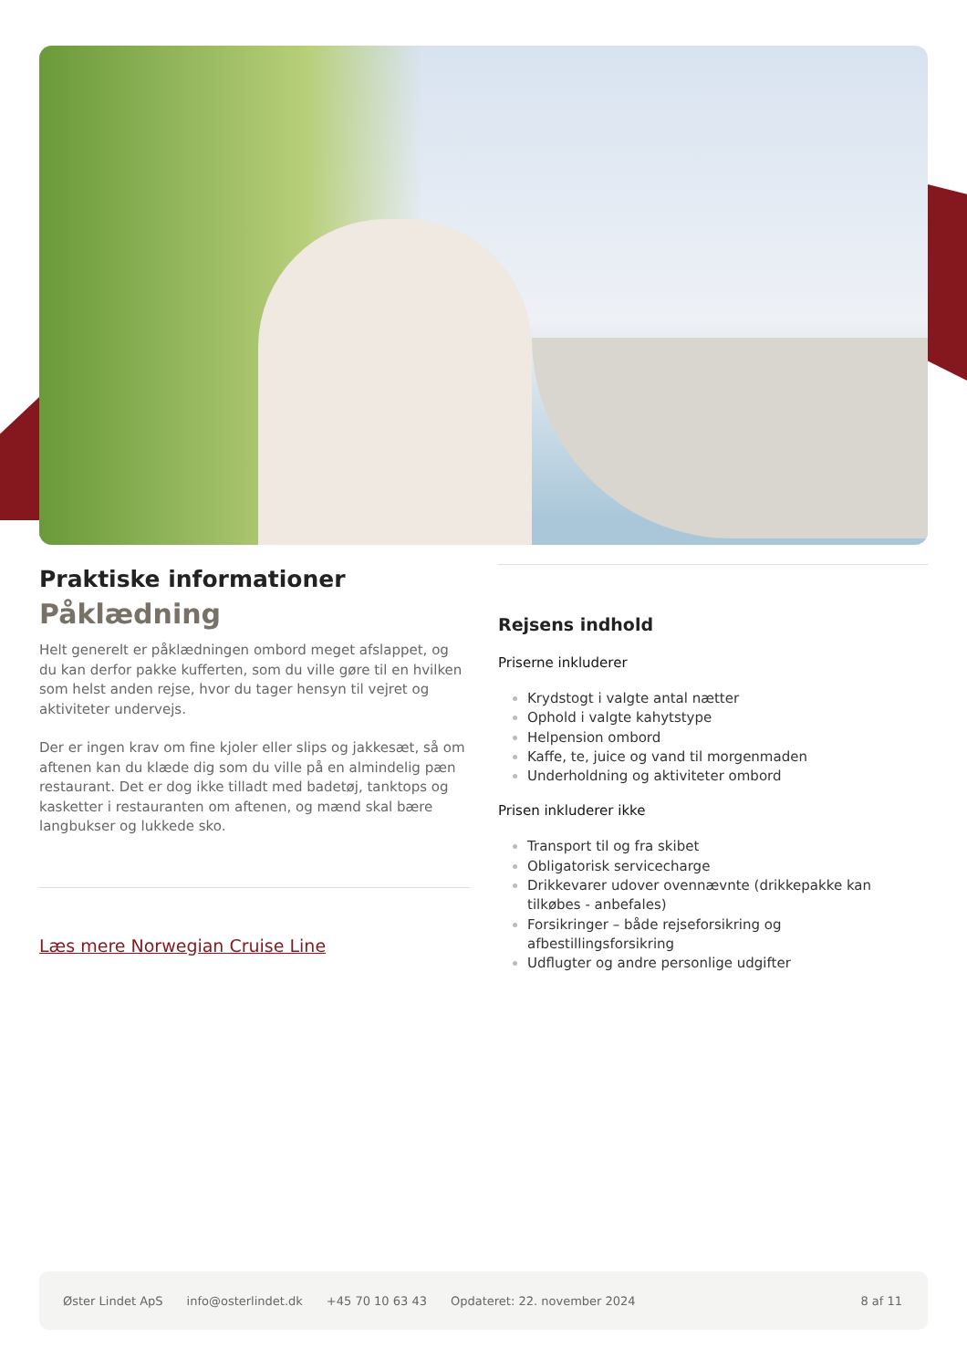Praktiske informationer
Påklædning
Helt generelt er påklædningen ombord meget afslappet, og du kan derfor pakke kufferten, som du ville gøre til en hvilken som helst anden rejse, hvor du tager hensyn til vejret og aktiviteter undervejs.
Der er ingen krav om fine kjoler eller slips og jakkesæt, så om aftenen kan du klæde dig som du ville på en almindelig pæn restaurant. Det er dog ikke tilladt med badetøj, tanktops og kasketter i restauranten om aftenen, og mænd skal bære langbukser og lukkede sko.
Læs mere Norwegian Cruise Line
Rejsens indhold
Priserne inkluderer
Krydstogt i valgte antal nætter
Ophold i valgte kahytstype
Helpension ombord
Kaffe, te, juice og vand til morgenmaden
Underholdning og aktiviteter ombord
Prisen inkluderer ikke
Transport til og fra skibet
Obligatorisk servicecharge
Drikkevarer udover ovennævnte (drikkepakke kan tilkøbes - anbefales)
Forsikringer – både rejseforsikring og afbestillingsforsikring
Udflugter og andre personlige udgifter
Øster Lindet ApS info@osterlindet.dk +45 70 10 63 43 Opdateret: 22. november 2024 8 af 11